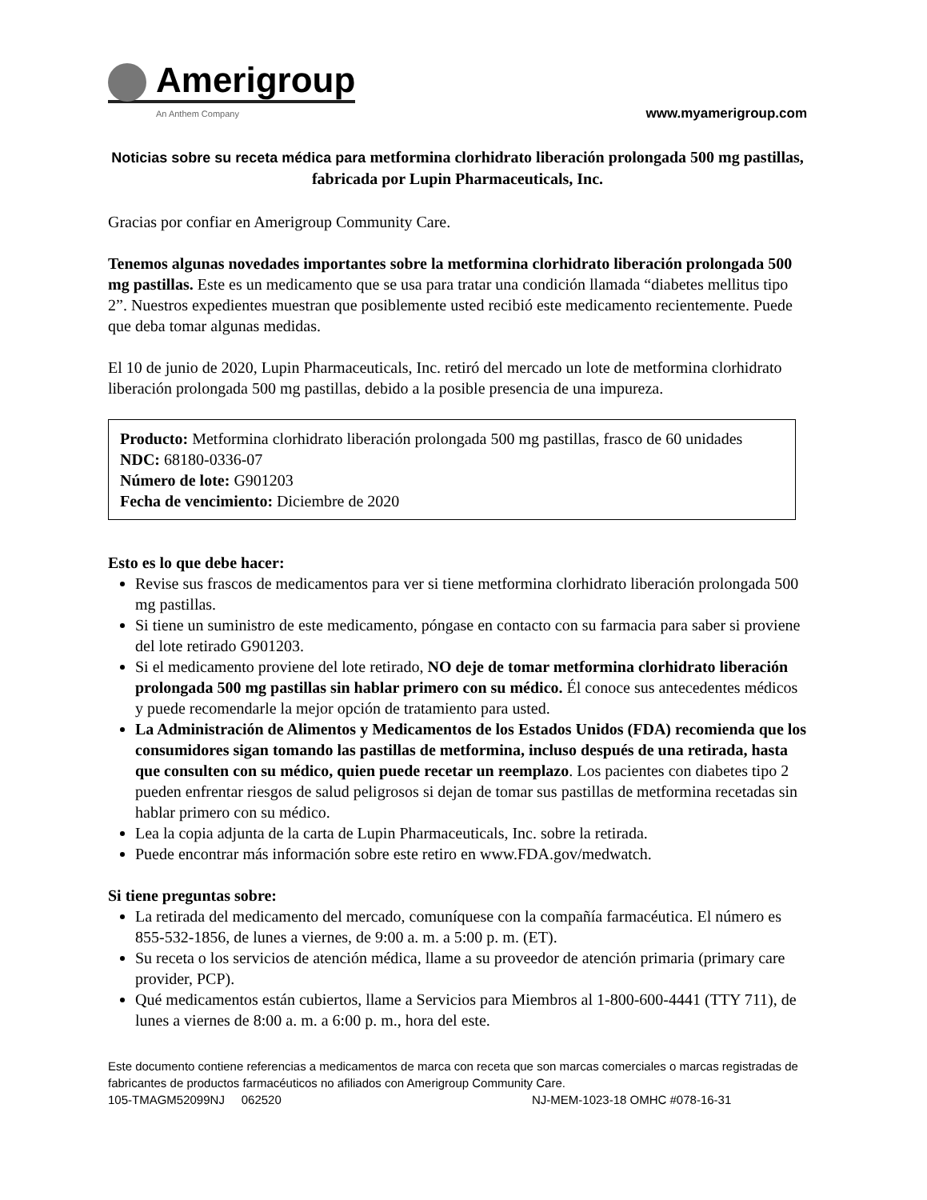Amerigroup
An Anthem Company
www.myamerigroup.com
Noticias sobre su receta médica para metformina clorhidrato liberación prolongada 500 mg pastillas, fabricada por Lupin Pharmaceuticals, Inc.
Gracias por confiar en Amerigroup Community Care.
Tenemos algunas novedades importantes sobre la metformina clorhidrato liberación prolongada 500 mg pastillas. Este es un medicamento que se usa para tratar una condición llamada “diabetes mellitus tipo 2”. Nuestros expedientes muestran que posiblemente usted recibió este medicamento recientemente. Puede que deba tomar algunas medidas.
El 10 de junio de 2020, Lupin Pharmaceuticals, Inc. retiró del mercado un lote de metformina clorhidrato liberación prolongada 500 mg pastillas, debido a la posible presencia de una impureza.
Producto: Metformina clorhidrato liberación prolongada 500 mg pastillas, frasco de 60 unidades
NDC: 68180-0336-07
Número de lote: G901203
Fecha de vencimiento: Diciembre de 2020
Esto es lo que debe hacer:
Revise sus frascos de medicamentos para ver si tiene metformina clorhidrato liberación prolongada 500 mg pastillas.
Si tiene un suministro de este medicamento, póngase en contacto con su farmacia para saber si proviene del lote retirado G901203.
Si el medicamento proviene del lote retirado, NO deje de tomar metformina clorhidrato liberación prolongada 500 mg pastillas sin hablar primero con su médico. Él conoce sus antecedentes médicos y puede recomendarle la mejor opción de tratamiento para usted.
La Administración de Alimentos y Medicamentos de los Estados Unidos (FDA) recomienda que los consumidores sigan tomando las pastillas de metformina, incluso después de una retirada, hasta que consulten con su médico, quien puede recetar un reemplazo. Los pacientes con diabetes tipo 2 pueden enfrentar riesgos de salud peligrosos si dejan de tomar sus pastillas de metformina recetadas sin hablar primero con su médico.
Lea la copia adjunta de la carta de Lupin Pharmaceuticals, Inc. sobre la retirada.
Puede encontrar más información sobre este retiro en www.FDA.gov/medwatch.
Si tiene preguntas sobre:
La retirada del medicamento del mercado, comuníquese con la compañía farmacéutica. El número es 855-532-1856, de lunes a viernes, de 9:00 a. m. a 5:00 p. m. (ET).
Su receta o los servicios de atención médica, llame a su proveedor de atención primaria (primary care provider, PCP).
Qué medicamentos están cubiertos, llame a Servicios para Miembros al 1-800-600-4441 (TTY 711), de lunes a viernes de 8:00 a. m. a 6:00 p. m., hora del este.
Este documento contiene referencias a medicamentos de marca con receta que son marcas comerciales o marcas registradas de fabricantes de productos farmacéuticos no afiliados con Amerigroup Community Care.
105-TMAGM52099NJ 062520 NJ-MEM-1023-18 OMHC #078-16-31